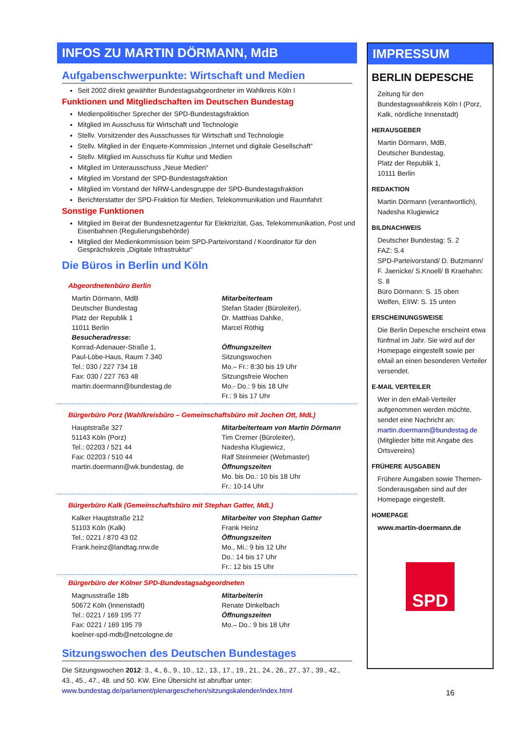INFOS ZU MARTIN DÖRMANN, MdB
Aufgabenschwerpunkte: Wirtschaft und Medien
Seit 2002 direkt gewählter Bundestagsabgeordneter im Wahlkreis Köln I
Funktionen und Mitgliedschaften im Deutschen Bundestag
Medienpolitischer Sprecher der SPD-Bundestagsfraktion
Mitglied im Ausschuss für Wirtschaft und Technologie
Stellv. Vorsitzender des Ausschusses für Wirtschaft und Technologie
Stellv. Mitglied in der Enquete-Kommission „Internet und digitale Gesellschaft“
Stellv. Mitglied im Ausschuss für Kultur und Medien
Mitglied im Unterausschuss „Neue Medien“
Mitglied im Vorstand der SPD-Bundestagsfraktion
Mitglied im Vorstand der NRW-Landesgruppe der SPD-Bundestagsfraktion
Berichterstatter der SPD-Fraktion für Medien, Telekommunikation und Raumfahrt
Sonstige Funktionen
Mitglied im Beirat der Bundesnetzagentur für Elektrizität, Gas, Telekommunikation, Post und Eisenbahnen (Regulierungsbehörde)
Mitglied der Medienkommission beim SPD-Parteivorstand / Koordinator für den Gesprächskreis „Digitale Infrastruktur“
Die Büros in Berlin und Köln
Abgeordnetenbüro Berlin
Martin Dörmann, MdB
Deutscher Bundestag
Platz der Republik 1
11011 Berlin
Besucheradresse:
Konrad-Adenauer-Straße 1,
Paul-Löbe-Haus, Raum 7.340
Tel.: 030 / 227 734 18
Fax: 030 / 227 763 48
martin.doermann@bundestag.de
Mitarbeiterteam
Stefan Stader (Büroleiter),
Dr. Matthias Dahlke,
Marcel Röthig
Öffnungszeiten
Sitzungswochen
Mo.– Fr.: 8:30 bis 19 Uhr
Sitzungsfreie Wochen
Mo.- Do.: 9 bis 18 Uhr
Fr.: 9 bis 17 Uhr
Bürgerbüro Porz (Wahlkreisbüro – Gemeinschaftsbüro mit Jochen Ott, MdL)
Hauptstraße 327
51143 Köln (Porz)
Tel.: 02203 / 521 44
Fax: 02203 / 510 44
martin.doermann@wk.bundestag. de
Mitarbeiterteam von Martin Dörmann
Tim Cremer (Büroleiter),
Nadesha Klugiewicz,
Ralf Steinmeier (Webmaster)
Öffnungszeiten
Mo. bis Do.: 10 bis 18 Uhr
Fr.: 10-14 Uhr
Bürgerbüro Kalk (Gemeinschaftsbüro mit Stephan Gatter, MdL)
Kalker Hauptstraße 212
51103 Köln (Kalk)
Tel.: 0221 / 870 43 02
Frank.heinz@landtag.nrw.de
Mitarbeiter von Stephan Gatter
Frank Heinz
Öffnungszeiten
Mo., Mi.: 9 bis 12 Uhr
Do.: 14 bis 17 Uhr
Fr.: 12 bis 15 Uhr
Bürgerbüro der Kölner SPD-Bundestagsabgeordneten
Magnusstraße 18b
50672 Köln (Innenstadt)
Tel.: 0221 / 169 195 77
Fax: 0221 / 169 195 79
koelner-spd-mdb@netcologne.de
Mitarbeiterin
Renate Dinkelbach
Öffnungszeiten
Mo.– Do.: 9 bis 18 Uhr
Sitzungswochen des Deutschen Bundestages
Die Sitzungswochen 2012: 3., 4., 6., 9., 10., 12., 13., 17., 19., 21., 24., 26., 27., 37., 39., 42., 43., 45., 47., 48. und 50. KW. Eine Übersicht ist abrufbar unter:
www.bundestag.de/parlament/plenargeschehen/sitzungskalender/index.html
IMPRESSUM
BERLIN DEPESCHE
Zeitung für den Bundestagswahlkreis Köln I (Porz, Kalk, nördliche Innenstadt)
HERAUSGEBER
Martin Dörmann, MdB,
Deutscher Bundestag,
Platz der Republik 1,
10111 Berlin
REDAKTION
Martin Dörmann (verantwortlich), Nadesha Klugiewicz
BILDNACHWEIS
Deutscher Bundestag: S. 2
FAZ: S.4
SPD-Parteivorstand/ D. Butzmann/ F. Jaenicke/ S.Knoell/ B Kraehahn: S. 8
Büro Dörmann: S. 15 oben
Welfen, EIIW: S. 15 unten
ERSCHEINUNGSWEISE
Die Berlin Depesche erscheint etwa fünfmal im Jahr. Sie wird auf der Homepage eingestellt sowie per eMail an einen besonderen Verteiler versendet.
E-MAIL VERTEILER
Wer in den eMail-Verteiler aufgenommen werden möchte, sendet eine Nachricht an:
martin.doermann@bundestag.de
(Mitglieder bitte mit Angabe des Ortsvereins)
FRÜHERE AUSGABEN
Frühere Ausgaben sowie Themen-Sonderausgaben sind auf der Homepage eingestellt.
HOMEPAGE
www.martin-doermann.de
SPD
16